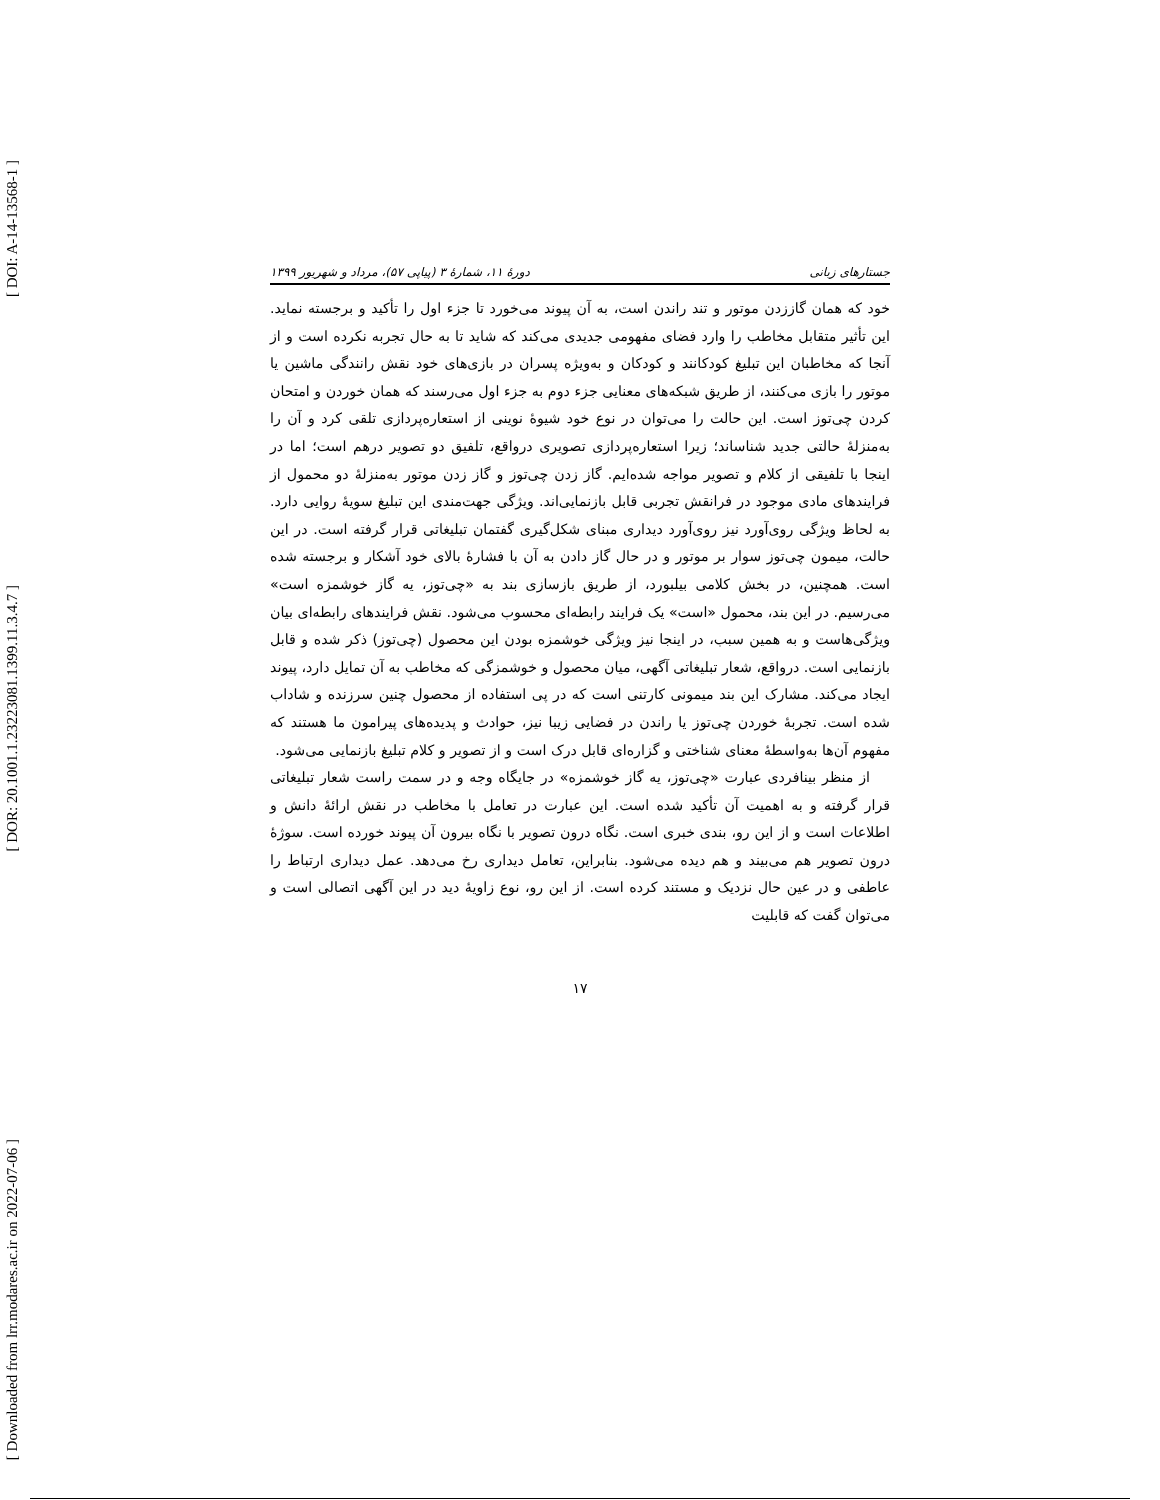[ DOI: A-14-13568-1 ]
[ DOR: 20.1001.1.23223081.1399.11.3.4.7 ]
[ Downloaded from lrr.modares.ac.ir on 2022-07-06 ]
جستارهای زبانی دورهٔ ۱۱، شمارهٔ ۳ (پیاپی ۵۷)، مرداد و شهریور ۱۳۹۹
خود که همان گاززدن موتور و تند راندن است، به آن پیوند می‌خورد تا جزء اول را تأکید و برجسته نماید. این تأثیر متقابل مخاطب را وارد فضای مفهومی جدیدی می‌کند که شاید تا به حال تجربه نکرده است و از آنجا که مخاطبان این تبلیغ کودکانند و کودکان و به‌ویژه پسران در بازی‌های خود نقش رانندگی ماشین یا موتور را بازی می‌کنند، از طریق شبکه‌های معنایی جزء دوم به جزء اول می‌رسند که همان خوردن و امتحان کردن چی‌توز است. این حالت را می‌توان در نوع خود شیوهٔ نوینی از استعاره‌پردازی تلقی کرد و آن را به‌منزلهٔ حالتی جدید شناساند؛ زیرا استعاره‌پردازی تصویری درواقع، تلفیق دو تصویر درهم است؛ اما در اینجا با تلفیقی از کلام و تصویر مواجه شده‌ایم. گاز زدن چی‌توز و گاز زدن موتور به‌منزلهٔ دو محمول از فرایندهای مادی موجود در فرانقش تجربی قابل بازنمایی‌اند. ویژگی جهت‌مندی این تبلیغ سویهٔ روایی دارد. به لحاظ ویژگی روی‌آورد نیز روی‌آورد دیداری مبنای شکل‌گیری گفتمان تبلیغاتی قرار گرفته است. در این حالت، میمون چی‌توز سوار بر موتور و در حال گاز دادن به آن با فشارهٔ بالای خود آشکار و برجسته شده است. همچنین، در بخش کلامی بیلبورد، از طریق بازسازی بند به «چی‌توز، یه گاز خوشمزه است» می‌رسیم. در این بند، محمول «است» یک فرایند رابطه‌ای محسوب می‌شود. نقش فرایندهای رابطه‌ای بیان ویژگی‌هاست و به همین سبب، در اینجا نیز ویژگی خوشمزه بودن این محصول (چی‌توز) ذکر شده و قابل بازنمایی است. درواقع، شعار تبلیغاتی آگهی، میان محصول و خوشمزگی که مخاطب به آن تمایل دارد، پیوند ایجاد می‌کند. مشارک این بند میمونی کارتنی است که در پی استفاده از محصول چنین سرزنده و شاداب شده است. تجربهٔ خوردن چی‌توز یا راندن در فضایی زیبا نیز، حوادث و پدیده‌های پیرامون ما هستند که مفهوم آن‌ها به‌واسطهٔ معنای شناختی و گزاره‌ای قابل درک است و از تصویر و کلام تبلیغ بازنمایی می‌شود.
از منظر بینافردی عبارت «چی‌توز، یه گاز خوشمزه» در جایگاه وجه و در سمت راست شعار تبلیغاتی قرار گرفته و به اهمیت آن تأکید شده است. این عبارت در تعامل با مخاطب در نقش ارائهٔ دانش و اطلاعات است و از این رو، بندی خبری است. نگاه درون تصویر با نگاه بیرون آن پیوند خورده است. سوژهٔ درون تصویر هم می‌بیند و هم دیده می‌شود. بنابراین، تعامل دیداری رخ می‌دهد. عمل دیداری ارتباط را عاطفی و در عین حال نزدیک و مستند کرده است. از این رو، نوع زاویهٔ دید در این آگهی اتصالی است و می‌توان گفت که قابلیت
۱۷